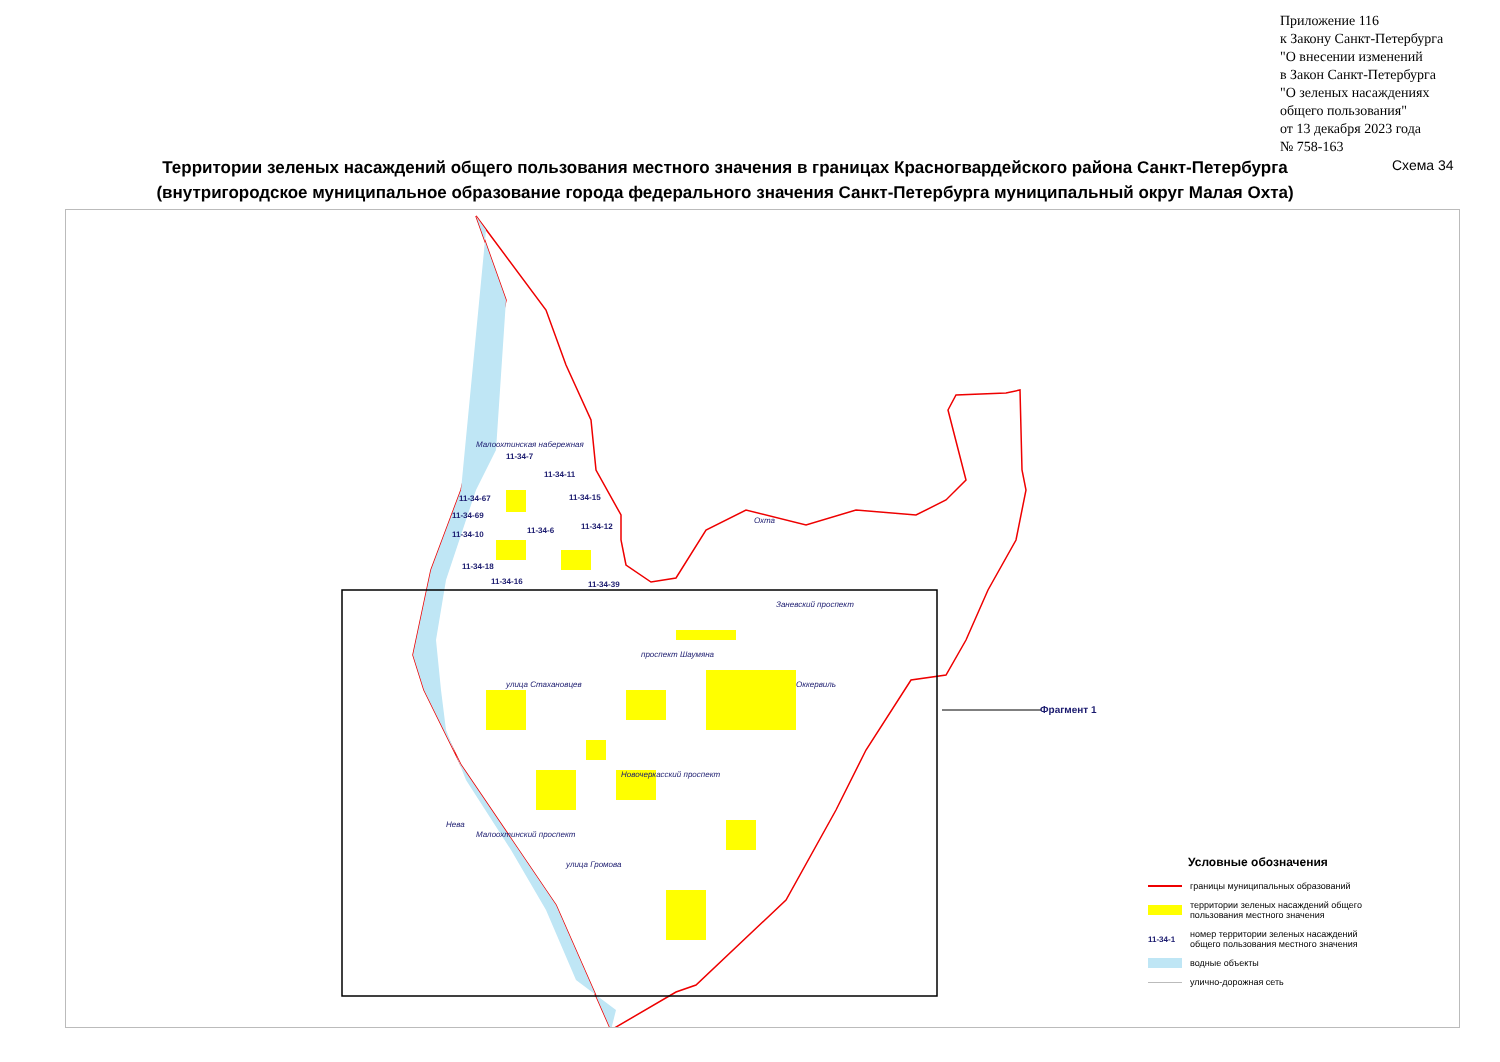Приложение 116
к Закону Санкт-Петербурга
"О внесении изменений
в Закон Санкт-Петербурга
"О зеленых насаждениях
общего пользования"
от 13 декабря 2023 года
№ 758-163
Территории зеленых насаждений общего пользования местного значения в границах Красногвардейского района Санкт-Петербурга
(внутригородское муниципальное образование города федерального значения Санкт-Петербурга муниципальный округ Малая Охта)
Схема 34
11-34-7
11-34-11
11-34-15 11-34-67
11-34-69
11-34-12
11-34-10 11-34-6
11-34-18
11-34-16 11-34-39
Фрагмент 1
Нева
Охта
Заневский проспект
Оккервиль
Малоохтинская набережная
проспект Шаумяна
улица Стахановцев
Новочеркасский проспект
Малоохтинский проспект
улица Громова
Малоохтинская набережная
Условные обозначения
границы муниципальных образований
территории зеленых насаждений общего
пользования местного значения
11-34-1
номер территории зеленых насаждений
общего пользования местного значения
водные объекты
улично-дорожная сеть